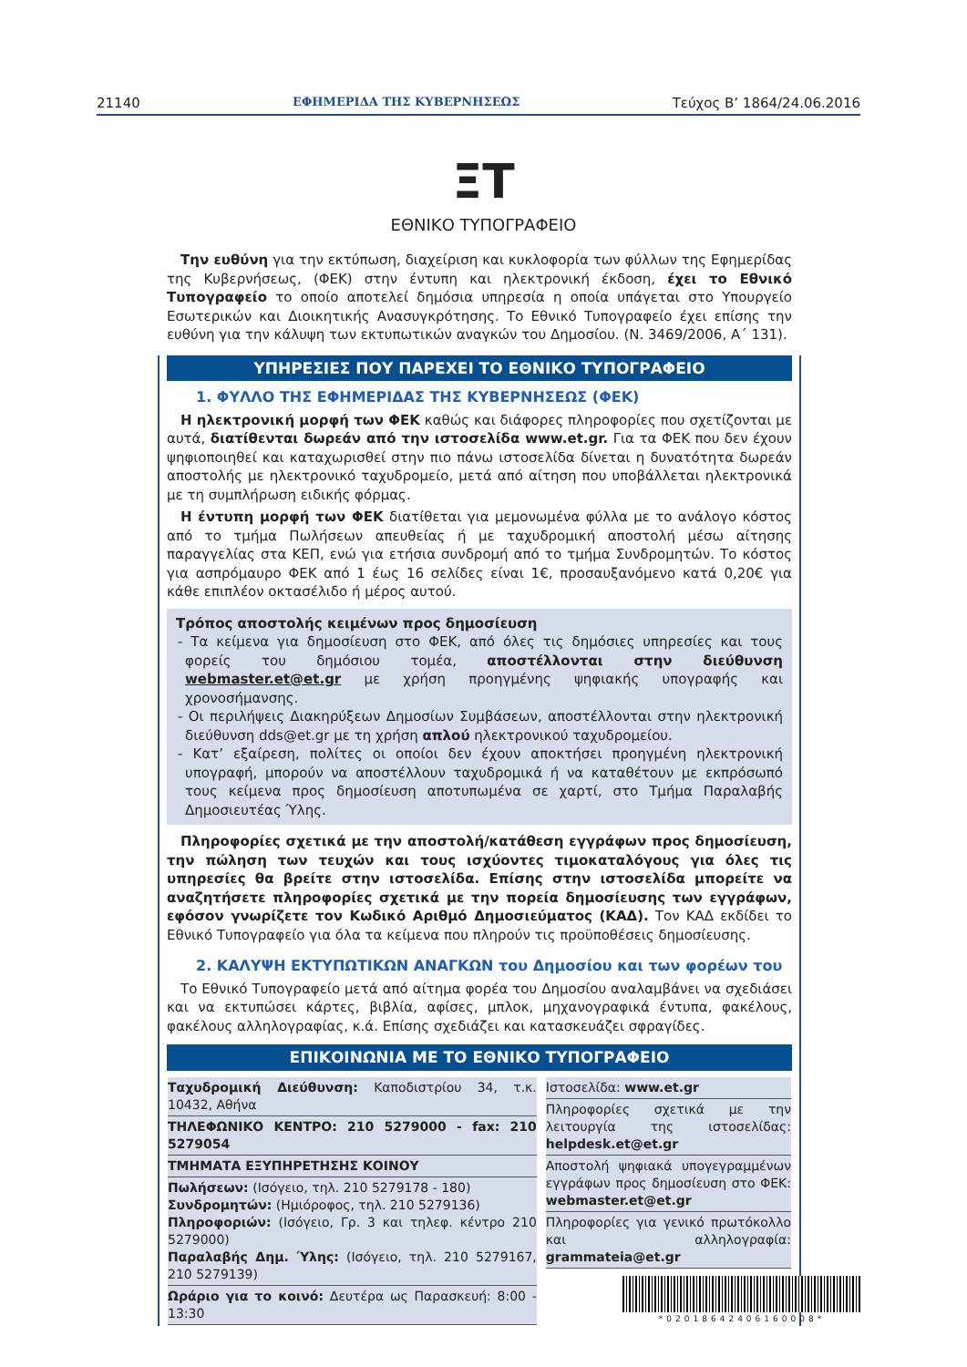21140 ΕΦΗΜΕΡΙΔΑ ΤΗΣ ΚΥΒΕΡΝΗΣΕΩΣ Τεύχος B’ 1864/24.06.2016
ΞT
ΕΘΝΙΚΟ ΤΥΠΟΓΡΑΦΕΙΟ
Την ευθύνη για την εκτύπωση, διαχείριση και κυκλοφορία των φύλλων της Εφημερίδας της Κυβερνήσεως, (ΦΕΚ) στην έντυπη και ηλεκτρονική έκδοση, έχει το Εθνικό Τυπογραφείο το οποίο αποτελεί δημόσια υπηρεσία η οποία υπάγεται στο Υπουργείο Εσωτερικών και Διοικητικής Ανασυγκρότησης. Το Εθνικό Τυπογραφείο έχει επίσης την ευθύνη για την κάλυψη των εκτυπωτικών αναγκών του Δημοσίου. (Ν. 3469/2006, Α΄ 131).
ΥΠΗΡΕΣΙΕΣ ΠΟΥ ΠΑΡΕΧΕΙ ΤΟ ΕΘΝΙΚΟ ΤΥΠΟΓΡΑΦΕΙΟ
1. ΦΥΛΛΟ ΤΗΣ ΕΦΗΜΕΡΙΔΑΣ ΤΗΣ ΚΥΒΕΡΝΗΣΕΩΣ (ΦΕΚ)
Η ηλεκτρονική μορφή των ΦΕΚ καθώς και διάφορες πληροφορίες που σχετίζονται με αυτά, διατίθενται δωρεάν από την ιστοσελίδα www.et.gr. Για τα ΦΕΚ που δεν έχουν ψηφιοποιηθεί και καταχωρισθεί στην πιο πάνω ιστοσελίδα δίνεται η δυνατότητα δωρεάν αποστολής με ηλεκτρονικό ταχυδρομείο, μετά από αίτηση που υποβάλλεται ηλεκτρονικά με τη συμπλήρωση ειδικής φόρμας.
Η έντυπη μορφή των ΦΕΚ διατίθεται για μεμονωμένα φύλλα με το ανάλογο κόστος από το τμήμα Πωλήσεων απευθείας ή με ταχυδρομική αποστολή μέσω αίτησης παραγγελίας στα ΚΕΠ, ενώ για ετήσια συνδρομή από το τμήμα Συνδρομητών. Το κόστος για ασπρόμαυρο ΦΕΚ από 1 έως 16 σελίδες είναι 1€, προσαυξανόμενο κατά 0,20€ για κάθε επιπλέον οκτασέλιδο ή μέρος αυτού.
Τρόπος αποστολής κειμένων προς δημοσίευση
- Τα κείμενα για δημοσίευση στο ΦΕΚ, από όλες τις δημόσιες υπηρεσίες και τους φορείς του δημόσιου τομέα, αποστέλλονται στην διεύθυνση webmaster.et@et.gr με χρήση προηγμένης ψηφιακής υπογραφής και χρονοσήμανσης.
- Οι περιλήψεις Διακηρύξεων Δημοσίων Συμβάσεων, αποστέλλονται στην ηλεκτρονική διεύθυνση dds@et.gr με τη χρήση απλού ηλεκτρονικού ταχυδρομείου.
- Κατ’ εξαίρεση, πολίτες οι οποίοι δεν έχουν αποκτήσει προηγμένη ηλεκτρονική υπογραφή, μπορούν να αποστέλλουν ταχυδρομικά ή να καταθέτουν με εκπρόσωπό τους κείμενα προς δημοσίευση αποτυπωμένα σε χαρτί, στο Τμήμα Παραλαβής Δημοσιευτέας Ύλης.
Πληροφορίες σχετικά με την αποστολή/κατάθεση εγγράφων προς δημοσίευση, την πώληση των τευχών και τους ισχύοντες τιμοκαταλόγους για όλες τις υπηρεσίες θα βρείτε στην ιστοσελίδα. Επίσης στην ιστοσελίδα μπορείτε να αναζητήσετε πληροφορίες σχετικά με την πορεία δημοσίευσης των εγγράφων, εφόσον γνωρίζετε τον Κωδικό Αριθμό Δημοσιεύματος (ΚΑΔ). Τον ΚΑΔ εκδίδει το Εθνικό Τυπογραφείο για όλα τα κείμενα που πληρούν τις προϋποθέσεις δημοσίευσης.
2. ΚΑΛΥΨΗ ΕΚΤΥΠΩΤΙΚΩΝ ΑΝΑΓΚΩΝ του Δημοσίου και των φορέων του
Το Εθνικό Τυπογραφείο μετά από αίτημα φορέα του Δημοσίου αναλαμβάνει να σχεδιάσει και να εκτυπώσει κάρτες, βιβλία, αφίσες, μπλοκ, μηχανογραφικά έντυπα, φακέλους, φακέλους αλληλογραφίας, κ.ά. Επίσης σχεδιάζει και κατασκευάζει σφραγίδες.
ΕΠΙΚΟΙΝΩΝΙΑ ΜΕ ΤΟ ΕΘΝΙΚΟ ΤΥΠΟΓΡΑΦΕΙΟ
| Ταχυδρομική Διεύθυνση: Καποδιστρίου 34, τ.κ. 10432, Αθήνα ΤΗΛΕΦΩΝΙΚΟ ΚΕΝΤΡΟ: 210 5279000 - fax: 210 5279054 ΤΜΗΜΑΤΑ ΕΞΥΠΗΡΕΤΗΣΗΣ ΚΟΙΝΟΥ Πωλήσεων: (Ισόγειο, τηλ. 210 5279178 - 180) Συνδρομητών: (Ημιόροφος, τηλ. 210 5279136) Πληροφοριών: (Ισόγειο, Γρ. 3 και τηλεφ. κέντρο 210 5279000) Παραλαβής Δημ. Ύλης: (Ισόγειο, τηλ. 210 5279167, 210 5279139) Ωράριο για το κοινό: Δευτέρα ως Παρασκευή: 8:00 - 13:30 | Ιστοσελίδα: www.et.gr Πληροφορίες σχετικά με την λειτουργία της ιστοσελίδας: helpdesk.et@et.gr Αποστολή ψηφιακά υπογεγραμμένων εγγράφων προς δημοσίευση στο ΦΕΚ: webmaster.et@et.gr Πληροφορίες για γενικό πρωτόκολλο και αλληλογραφία: grammateia@et.gr |
*02018642406160008*